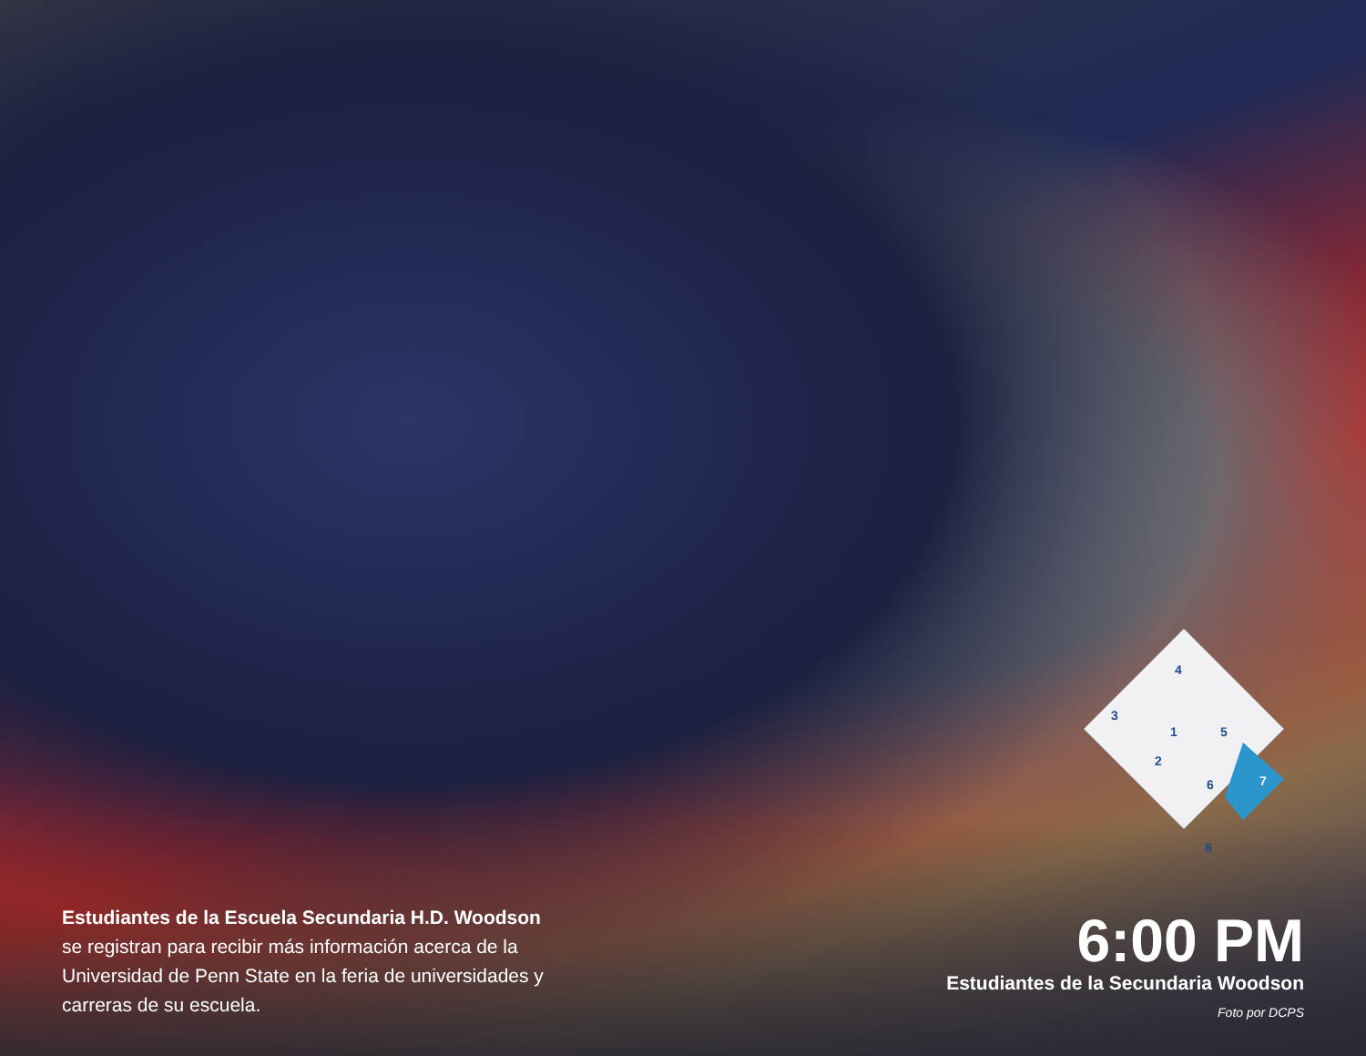4
3
1
5
2
6
7
8
Estudiantes de la Escuela Secundaria H.D. Woodson
se registran para recibir más información acerca de la Universidad de Penn State en la feria de universidades y carreras de su escuela.
6:00 PM
Estudiantes de la Secundaria Woodson
Foto por DCPS